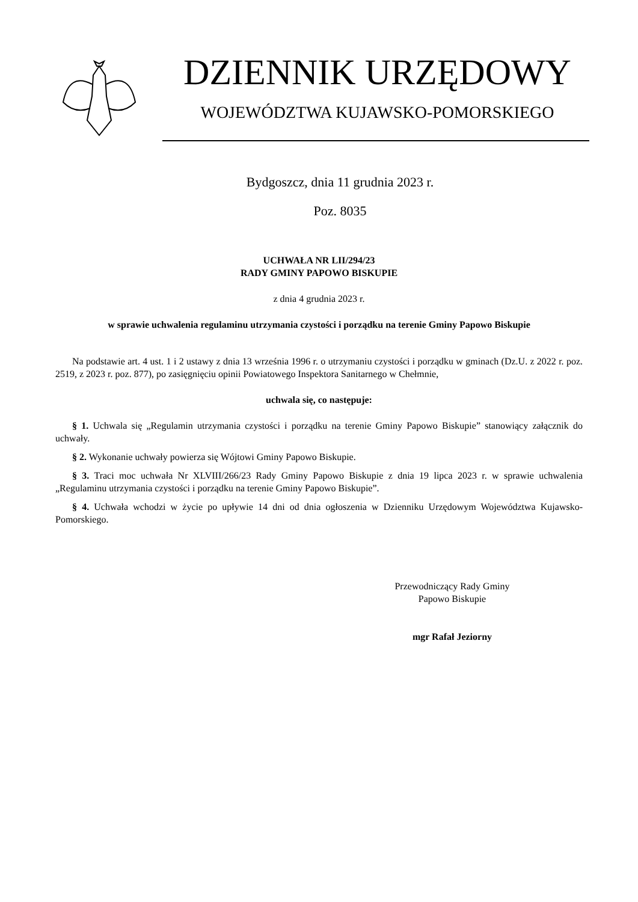DZIENNIK URZĘDOWY
WOJEWÓDZTWA KUJAWSKO-POMORSKIEGO
Bydgoszcz, dnia 11 grudnia 2023 r.
Poz. 8035
UCHWAŁA NR LII/294/23
RADY GMINY PAPOWO BISKUPIE
z dnia 4 grudnia 2023 r.
w sprawie uchwalenia regulaminu utrzymania czystości i porządku na terenie Gminy Papowo Biskupie
Na podstawie art. 4 ust. 1 i 2 ustawy z dnia 13 września 1996 r. o utrzymaniu czystości i porządku w gminach (Dz.U. z 2022 r. poz. 2519, z 2023 r. poz. 877), po zasięgnięciu opinii Powiatowego Inspektora Sanitarnego w Chełmnie,
uchwala się, co następuje:
§ 1. Uchwala się „Regulamin utrzymania czystości i porządku na terenie Gminy Papowo Biskupie” stanowiący załącznik do uchwały.
§ 2. Wykonanie uchwały powierza się Wójtowi Gminy Papowo Biskupie.
§ 3. Traci moc uchwała Nr XLVIII/266/23 Rady Gminy Papowo Biskupie z dnia 19 lipca 2023 r. w sprawie uchwalenia „Regulaminu utrzymania czystości i porządku na terenie Gminy Papowo Biskupie”.
§ 4. Uchwała wchodzi w życie po upływie 14 dni od dnia ogłoszenia w Dzienniku Urzędowym Województwa Kujawsko-Pomorskiego.
Przewodniczący Rady Gminy
Papowo Biskupie
mgr Rafał Jeziorny